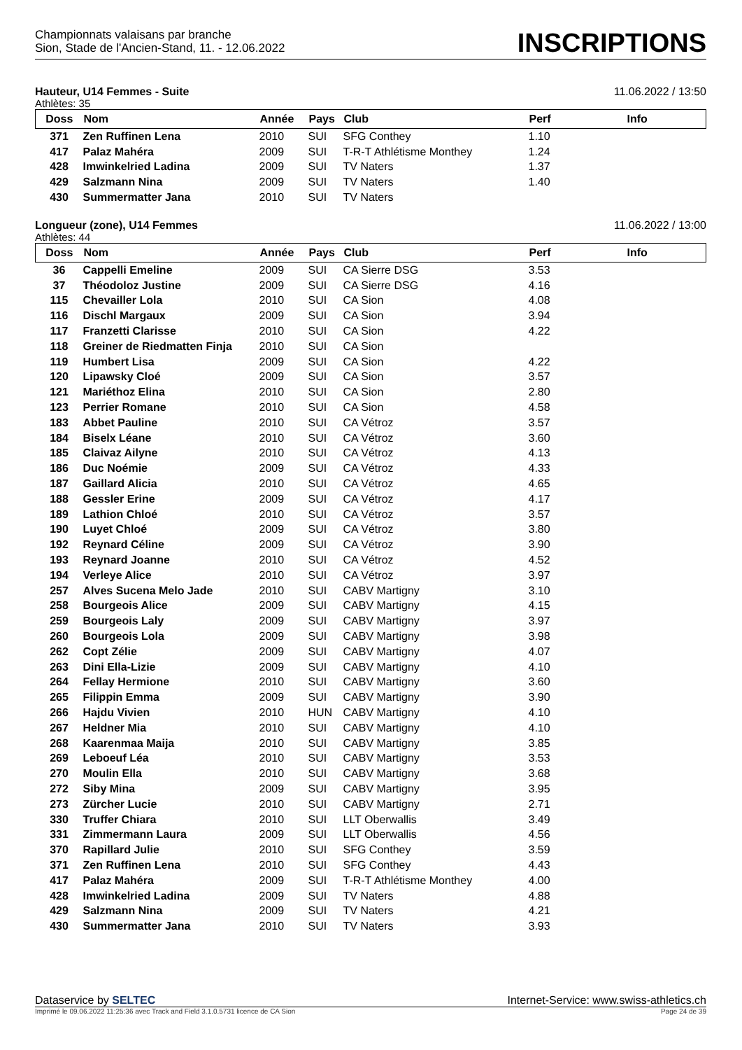Championnats valaisans par branche
Sion, Stade de l'Ancien-Stand, 11. - 12.06.2022
INSCRIPTIONS
Hauteur, U14 Femmes - Suite 11.06.2022 / 13:50
Athlètes: 35
| Doss | Nom | Année | Pays | Club | Perf | Info |
| --- | --- | --- | --- | --- | --- | --- |
| 371 | Zen Ruffinen Lena | 2010 | SUI | SFG Conthey | 1.10 | |
| 417 | Palaz Mahéra | 2009 | SUI | T-R-T Athlétisme Monthey | 1.24 | |
| 428 | Imwinkelried Ladina | 2009 | SUI | TV Naters | 1.37 | |
| 429 | Salzmann Nina | 2009 | SUI | TV Naters | 1.40 | |
| 430 | Summermatter Jana | 2010 | SUI | TV Naters | | |
Longueur (zone), U14 Femmes 11.06.2022 / 13:00
Athlètes: 44
| Doss | Nom | Année | Pays | Club | Perf | Info |
| --- | --- | --- | --- | --- | --- | --- |
| 36 | Cappelli Emeline | 2009 | SUI | CA Sierre DSG | 3.53 | |
| 37 | Théodoloz Justine | 2009 | SUI | CA Sierre DSG | 4.16 | |
| 115 | Chevailler Lola | 2010 | SUI | CA Sion | 4.08 | |
| 116 | Dischl Margaux | 2009 | SUI | CA Sion | 3.94 | |
| 117 | Franzetti Clarisse | 2010 | SUI | CA Sion | 4.22 | |
| 118 | Greiner de Riedmatten Finja | 2010 | SUI | CA Sion | | |
| 119 | Humbert Lisa | 2009 | SUI | CA Sion | 4.22 | |
| 120 | Lipawsky Cloé | 2009 | SUI | CA Sion | 3.57 | |
| 121 | Mariéthoz Elina | 2010 | SUI | CA Sion | 2.80 | |
| 123 | Perrier Romane | 2010 | SUI | CA Sion | 4.58 | |
| 183 | Abbet Pauline | 2010 | SUI | CA Vétroz | 3.57 | |
| 184 | Biselx Léane | 2010 | SUI | CA Vétroz | 3.60 | |
| 185 | Claivaz Ailyne | 2010 | SUI | CA Vétroz | 4.13 | |
| 186 | Duc Noémie | 2009 | SUI | CA Vétroz | 4.33 | |
| 187 | Gaillard Alicia | 2010 | SUI | CA Vétroz | 4.65 | |
| 188 | Gessler Erine | 2009 | SUI | CA Vétroz | 4.17 | |
| 189 | Lathion Chloé | 2010 | SUI | CA Vétroz | 3.57 | |
| 190 | Luyet Chloé | 2009 | SUI | CA Vétroz | 3.80 | |
| 192 | Reynard Céline | 2009 | SUI | CA Vétroz | 3.90 | |
| 193 | Reynard Joanne | 2010 | SUI | CA Vétroz | 4.52 | |
| 194 | Verleye Alice | 2010 | SUI | CA Vétroz | 3.97 | |
| 257 | Alves Sucena Melo Jade | 2010 | SUI | CABV Martigny | 3.10 | |
| 258 | Bourgeois Alice | 2009 | SUI | CABV Martigny | 4.15 | |
| 259 | Bourgeois Laly | 2009 | SUI | CABV Martigny | 3.97 | |
| 260 | Bourgeois Lola | 2009 | SUI | CABV Martigny | 3.98 | |
| 262 | Copt Zélie | 2009 | SUI | CABV Martigny | 4.07 | |
| 263 | Dini Ella-Lizie | 2009 | SUI | CABV Martigny | 4.10 | |
| 264 | Fellay Hermione | 2010 | SUI | CABV Martigny | 3.60 | |
| 265 | Filippin Emma | 2009 | SUI | CABV Martigny | 3.90 | |
| 266 | Hajdu Vivien | 2010 | HUN | CABV Martigny | 4.10 | |
| 267 | Heldner Mia | 2010 | SUI | CABV Martigny | 4.10 | |
| 268 | Kaarenmaa Maija | 2010 | SUI | CABV Martigny | 3.85 | |
| 269 | Leboeuf Léa | 2010 | SUI | CABV Martigny | 3.53 | |
| 270 | Moulin Ella | 2010 | SUI | CABV Martigny | 3.68 | |
| 272 | Siby Mina | 2009 | SUI | CABV Martigny | 3.95 | |
| 273 | Zürcher Lucie | 2010 | SUI | CABV Martigny | 2.71 | |
| 330 | Truffer Chiara | 2010 | SUI | LLT Oberwallis | 3.49 | |
| 331 | Zimmermann Laura | 2009 | SUI | LLT Oberwallis | 4.56 | |
| 370 | Rapillard Julie | 2010 | SUI | SFG Conthey | 3.59 | |
| 371 | Zen Ruffinen Lena | 2010 | SUI | SFG Conthey | 4.43 | |
| 417 | Palaz Mahéra | 2009 | SUI | T-R-T Athlétisme Monthey | 4.00 | |
| 428 | Imwinkelried Ladina | 2009 | SUI | TV Naters | 4.88 | |
| 429 | Salzmann Nina | 2009 | SUI | TV Naters | 4.21 | |
| 430 | Summermatter Jana | 2010 | SUI | TV Naters | 3.93 | |
Dataservice by SELTEC Internet-Service: www.swiss-athletics.ch
Imprimé le 09.06.2022 11:25:36 avec Track and Field 3.1.0.5731 licence de CA Sion Page 24 de 39